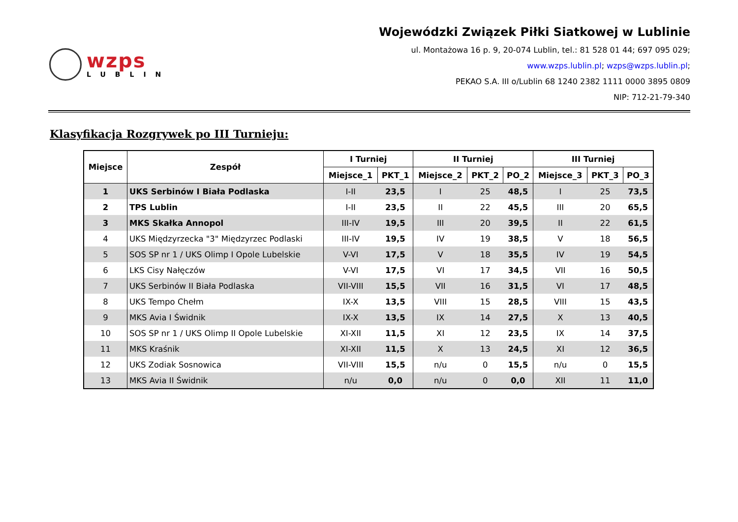wzps
LUBLIN
Wojewódzki Związek Piłki Siatkowej w Lublinie
ul. Montażowa 16 p. 9, 20-074 Lublin, tel.: 81 528 01 44; 697 095 029;
www.wzps.lublin.pl; wzps@wzps.lublin.pl;
PEKAO S.A. III o/Lublin 68 1240 2382 1111 0000 3895 0809
NIP: 712-21-79-340
Klasyfikacja Rozgrywek po III Turnieju:
| Miejsce | Zespół | I Turniej | | II Turniej | | | III Turniej | | |
| --- | --- | --- | --- | --- | --- | --- | --- | --- | --- |
| | | Miejsce_1 | PKT_1 | Miejsce_2 | PKT_2 | PO_2 | Miejsce_3 | PKT_3 | PO_3 |
| 1 | UKS Serbinów I Biała Podlaska | I-II | 23,5 | I | 25 | 48,5 | I | 25 | 73,5 |
| 2 | TPS Lublin | I-II | 23,5 | II | 22 | 45,5 | III | 20 | 65,5 |
| 3 | MKS Skałka Annopol | III-IV | 19,5 | III | 20 | 39,5 | II | 22 | 61,5 |
| 4 | UKS Międzyrzecka "3" Międzyrzec Podlaski | III-IV | 19,5 | IV | 19 | 38,5 | V | 18 | 56,5 |
| 5 | SOS SP nr 1 / UKS Olimp I Opole Lubelskie | V-VI | 17,5 | V | 18 | 35,5 | IV | 19 | 54,5 |
| 6 | LKS Cisy Nałęczów | V-VI | 17,5 | VI | 17 | 34,5 | VII | 16 | 50,5 |
| 7 | UKS Serbinów II Biała Podlaska | VII-VIII | 15,5 | VII | 16 | 31,5 | VI | 17 | 48,5 |
| 8 | UKS Tempo Chełm | IX-X | 13,5 | VIII | 15 | 28,5 | VIII | 15 | 43,5 |
| 9 | MKS Avia I Świdnik | IX-X | 13,5 | IX | 14 | 27,5 | X | 13 | 40,5 |
| 10 | SOS SP nr 1 / UKS Olimp II Opole Lubelskie | XI-XII | 11,5 | XI | 12 | 23,5 | IX | 14 | 37,5 |
| 11 | MKS Kraśnik | XI-XII | 11,5 | X | 13 | 24,5 | XI | 12 | 36,5 |
| 12 | UKS Zodiak Sosnowica | VII-VIII | 15,5 | n/u | 0 | 15,5 | n/u | 0 | 15,5 |
| 13 | MKS Avia II Świdnik | n/u | 0,0 | n/u | 0 | 0,0 | XII | 11 | 11,0 |